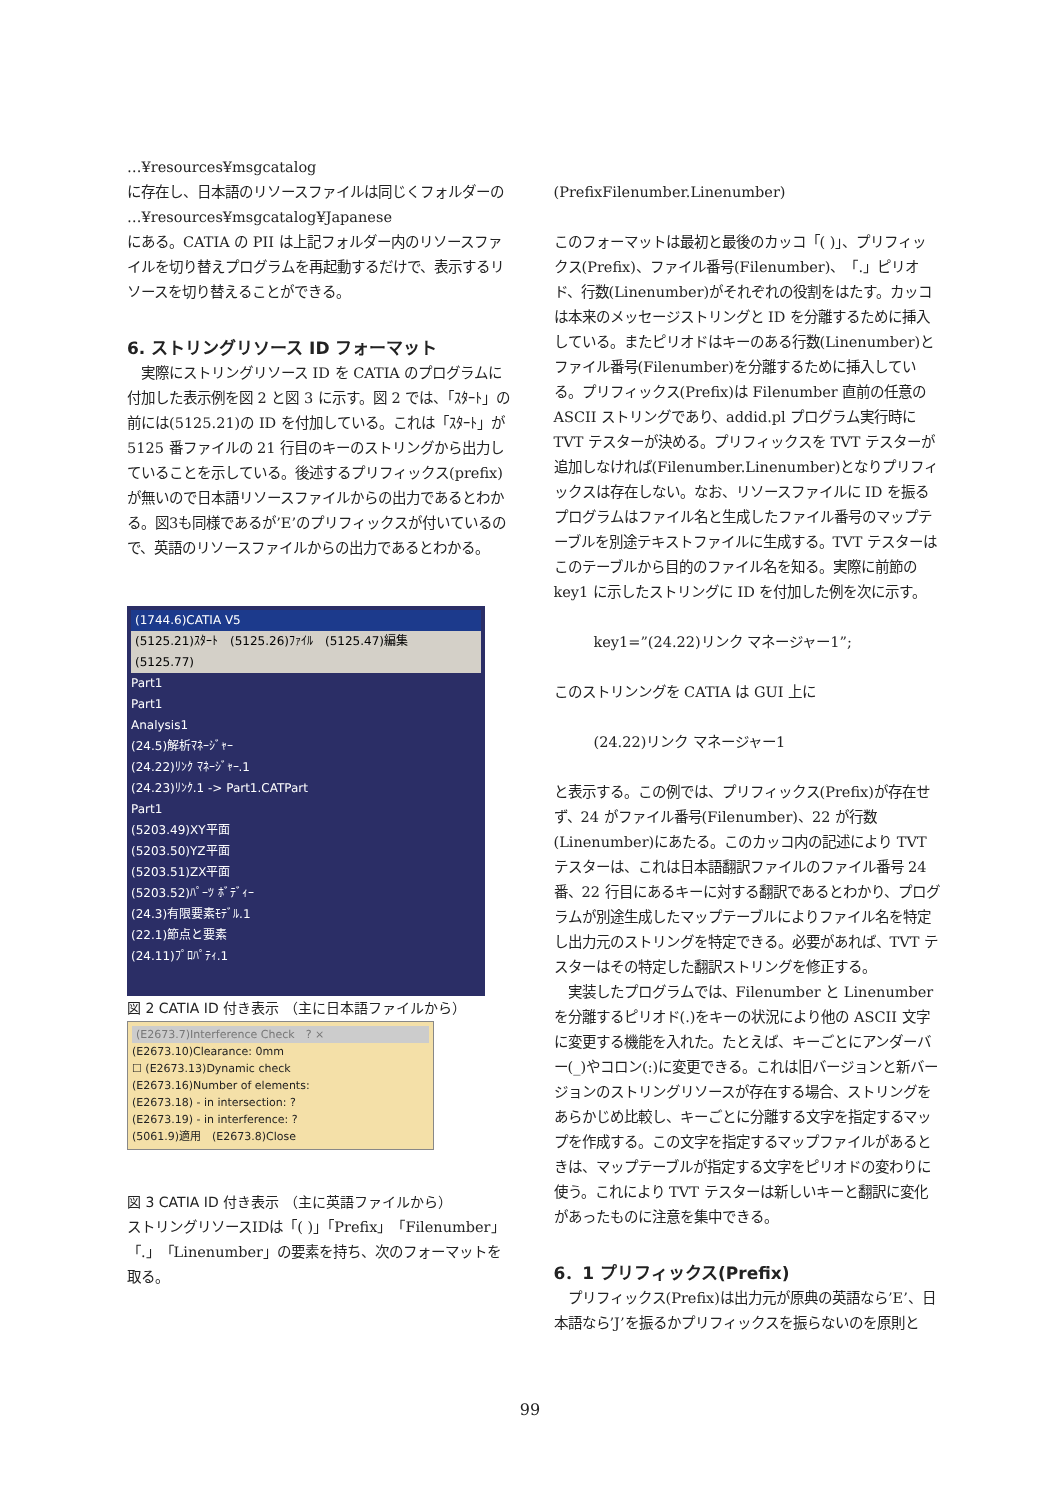…¥resources¥msgcatalog
に存在し、日本語のリソースファイルは同じくフォルダーの
…¥resources¥msgcatalog¥Japanese
にある。CATIA の PII は上記フォルダー内のリソースファイルを切り替えプログラムを再起動するだけで、表示するリソースを切り替えることができる。
6. ストリングリソース ID フォーマット
　実際にストリングリソース ID を CATIA のプログラムに付加した表示例を図 2 と図 3 に示す。図 2 では、「ｽﾀｰﾄ」の前には(5125.21)の ID を付加している。これは「ｽﾀｰﾄ」が 5125 番ファイルの 21 行目のキーのストリングから出力していることを示している。後述するプリフィックス(prefix)が無いので日本語リソースファイルからの出力であるとわかる。図3も同様であるが’E’のプリフィックスが付いているので、英語のリソースファイルからの出力であるとわかる。
(1744.6)CATIA V5
(5125.21)ｽﾀｰﾄ　(5125.26)ﾌｧｲﾙ　(5125.47)編集　(5125.77)
Part1
Part1
Analysis1
(24.5)解析ﾏﾈｰｼﾞｬｰ
(24.22)ﾘﾝｸ ﾏﾈｰｼﾞｬｰ.1
(24.23)ﾘﾝｸ.1 -> Part1.CATPart
Part1
(5203.49)XY平面
(5203.50)YZ平面
(5203.51)ZX平面
(5203.52)ﾊﾟｰﾂ ﾎﾞﾃﾞｨｰ
(24.3)有限要素ﾓﾃﾞﾙ.1
(22.1)節点と要素
(24.11)ﾌﾟﾛﾊﾟﾃｨ.1
図 2 CATIA ID 付き表示 （主に日本語ファイルから）
(E2673.7)Interference Check　? ×
(E2673.10)Clearance: 0mm
☐ (E2673.13)Dynamic check
(E2673.16)Number of elements:
(E2673.18) - in intersection: ?
(E2673.19) - in interference: ?
(5061.9)適用　(E2673.8)Close
図 3 CATIA ID 付き表示 （主に英語ファイルから）
ストリングリソースIDは「( )」「Prefix」「Filenumber」「.」「Linenumber」の要素を持ち、次のフォーマットを取る。
(PrefixFilenumber.Linenumber)
このフォーマットは最初と最後のカッコ「( )」、プリフィックス(Prefix)、ファイル番号(Filenumber)、「.」ピリオド、行数(Linenumber)がそれぞれの役割をはたす。カッコは本来のメッセージストリングと ID を分離するために挿入している。またピリオドはキーのある行数(Linenumber)とファイル番号(Filenumber)を分離するために挿入している。プリフィックス(Prefix)は Filenumber 直前の任意の ASCII ストリングであり、addid.pl プログラム実行時に TVT テスターが決める。プリフィックスを TVT テスターが追加しなければ(Filenumber.Linenumber)となりプリフィックスは存在しない。なお、リソースファイルに ID を振るプログラムはファイル名と生成したファイル番号のマップテーブルを別途テキストファイルに生成する。TVT テスターはこのテーブルから目的のファイル名を知る。実際に前節の key1 に示したストリングに ID を付加した例を次に示す。
key1=”(24.22)リンク マネージャー1”;
このストリンングを CATIA は GUI 上に
(24.22)リンク マネージャー1
と表示する。この例では、プリフィックス(Prefix)が存在せず、24 がファイル番号(Filenumber)、22 が行数(Linenumber)にあたる。このカッコ内の記述により TVT テスターは、これは日本語翻訳ファイルのファイル番号 24 番、22 行目にあるキーに対する翻訳であるとわかり、プログラムが別途生成したマップテーブルによりファイル名を特定し出力元のストリングを特定できる。必要があれば、TVT テスターはその特定した翻訳ストリングを修正する。
　実装したプログラムでは、Filenumber と Linenumber を分離するピリオド(.)をキーの状況により他の ASCII 文字に変更する機能を入れた。たとえば、キーごとにアンダーバー(_)やコロン(:)に変更できる。これは旧バージョンと新バージョンのストリングリソースが存在する場合、ストリングをあらかじめ比較し、キーごとに分離する文字を指定するマップを作成する。この文字を指定するマップファイルがあるときは、マップテーブルが指定する文字をピリオドの変わりに使う。これにより TVT テスターは新しいキーと翻訳に変化があったものに注意を集中できる。
6．1 プリフィックス(Prefix)
　プリフィックス(Prefix)は出力元が原典の英語なら’E’、日本語なら’J’を振るかプリフィックスを振らないのを原則と
99